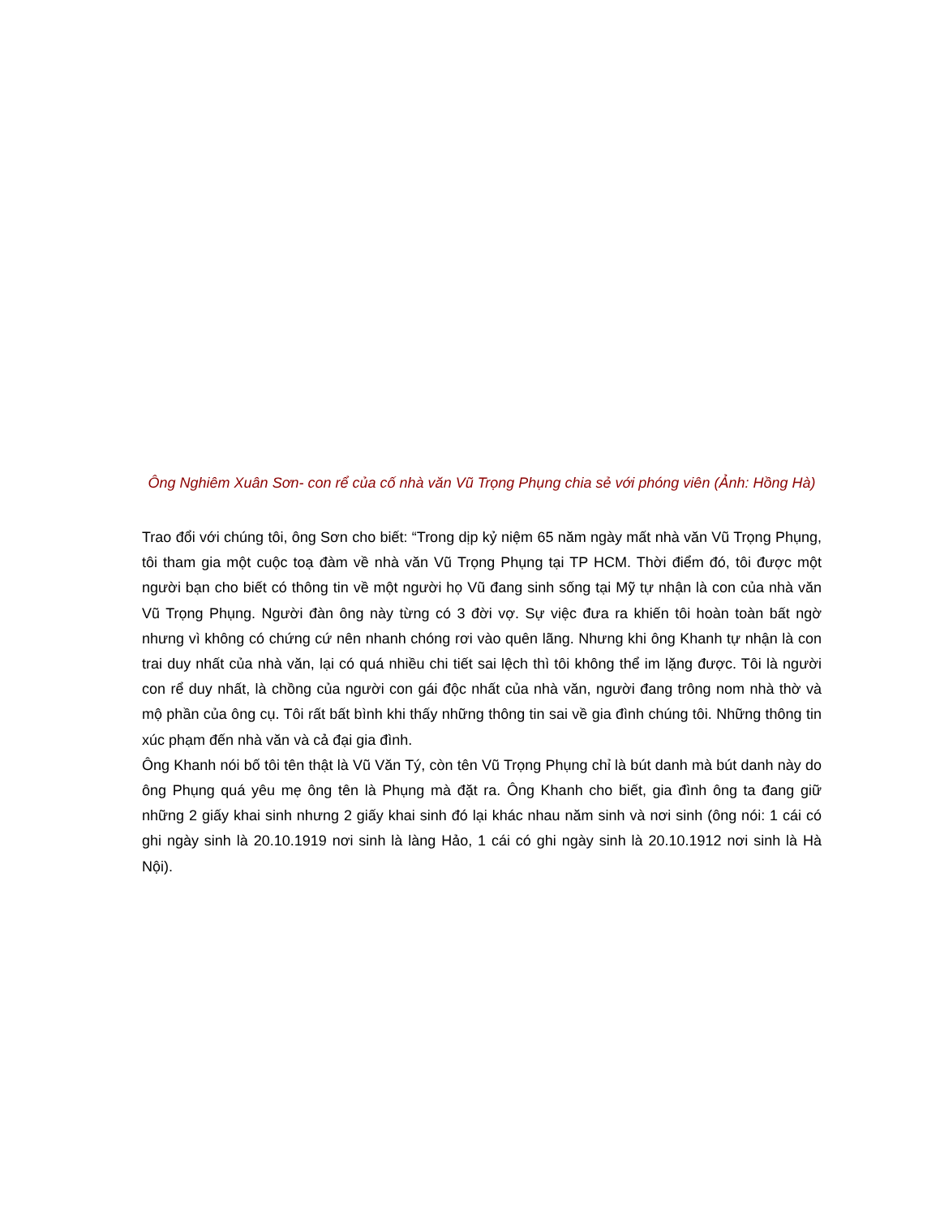Ông Nghiêm Xuân Sơn- con rể của cố nhà văn Vũ Trọng Phụng chia sẻ với phóng viên (Ảnh: Hồng Hà)
Trao đổi với chúng tôi, ông Sơn cho biết: “Trong dịp kỷ niệm 65 năm ngày mất nhà văn Vũ Trọng Phụng, tôi tham gia một cuộc toạ đàm về nhà văn Vũ Trọng Phụng tại TP HCM. Thời điểm đó, tôi được một người bạn cho biết có thông tin về một người họ Vũ đang sinh sống tại Mỹ tự nhận là con của nhà văn Vũ Trọng Phụng. Người đàn ông này từng có 3 đời vợ. Sự việc đưa ra khiến tôi hoàn toàn bất ngờ nhưng vì không có chứng cứ nên nhanh chóng rơi vào quên lãng. Nhưng khi ông Khanh tự nhận là con trai duy nhất của nhà văn, lại có quá nhiều chi tiết sai lệch thì tôi không thể im lặng được. Tôi là người con rể duy nhất, là chồng của người con gái độc nhất của nhà văn, người đang trông nom nhà thờ và mộ phần của ông cụ. Tôi rất bất bình khi thấy những thông tin sai về gia đình chúng tôi. Những thông tin xúc phạm đến nhà văn và cả đại gia đình.
Ông Khanh nói bố tôi tên thật là Vũ Văn Tý, còn tên Vũ Trọng Phụng chỉ là bút danh mà bút danh này do ông Phụng quá yêu mẹ ông tên là Phụng mà đặt ra. Ông Khanh cho biết, gia đình ông ta đang giữ những 2 giấy khai sinh nhưng 2 giấy khai sinh đó lại khác nhau năm sinh và nơi sinh (ông nói: 1 cái có ghi ngày sinh là 20.10.1919 nơi sinh là làng Hảo, 1 cái có ghi ngày sinh là 20.10.1912 nơi sinh là Hà Nội).